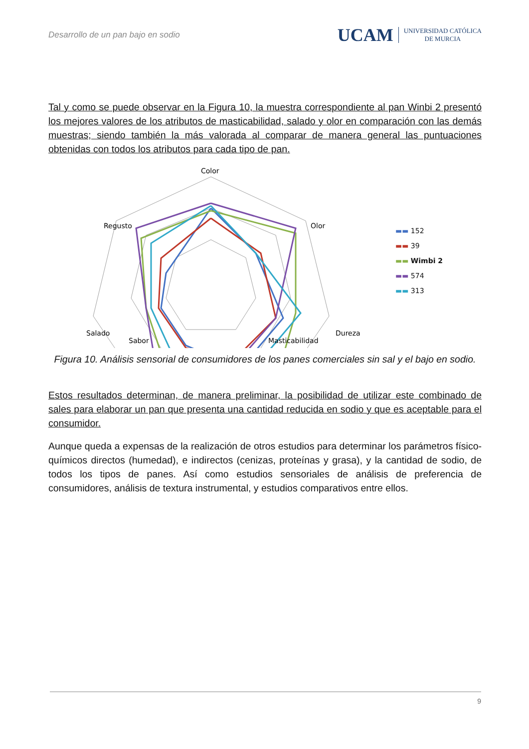Desarrollo de un pan bajo en sodio
UCAM UNIVERSIDAD CATÓLICA
DE MURCIA
Tal y como se puede observar en la Figura 10, la muestra correspondiente al pan Winbi 2 presentó los mejores valores de los atributos de masticabilidad, salado y olor en comparación con las demás muestras; siendo también la más valorada al comparar de manera general las puntuaciones obtenidas con todos los atributos para cada tipo de pan.
Color
Olor
Dureza
Masticabilidad
Sabor
Salado
Regusto
-
▬▬ 152
▬▬ 39
▬▬ Wimbi 2
▬▬ 574
▬▬ 313
Figura 10. Análisis sensorial de consumidores de los panes comerciales sin sal y el bajo en sodio.
Estos resultados determinan, de manera preliminar, la posibilidad de utilizar este combinado de sales para elaborar un pan que presenta una cantidad reducida en sodio y que es aceptable para el consumidor.
Aunque queda a expensas de la realización de otros estudios para determinar los parámetros físico-químicos directos (humedad), e indirectos (cenizas, proteínas y grasa), y la cantidad de sodio, de todos los tipos de panes. Así como estudios sensoriales de análisis de preferencia de consumidores, análisis de textura instrumental, y estudios comparativos entre ellos.
9